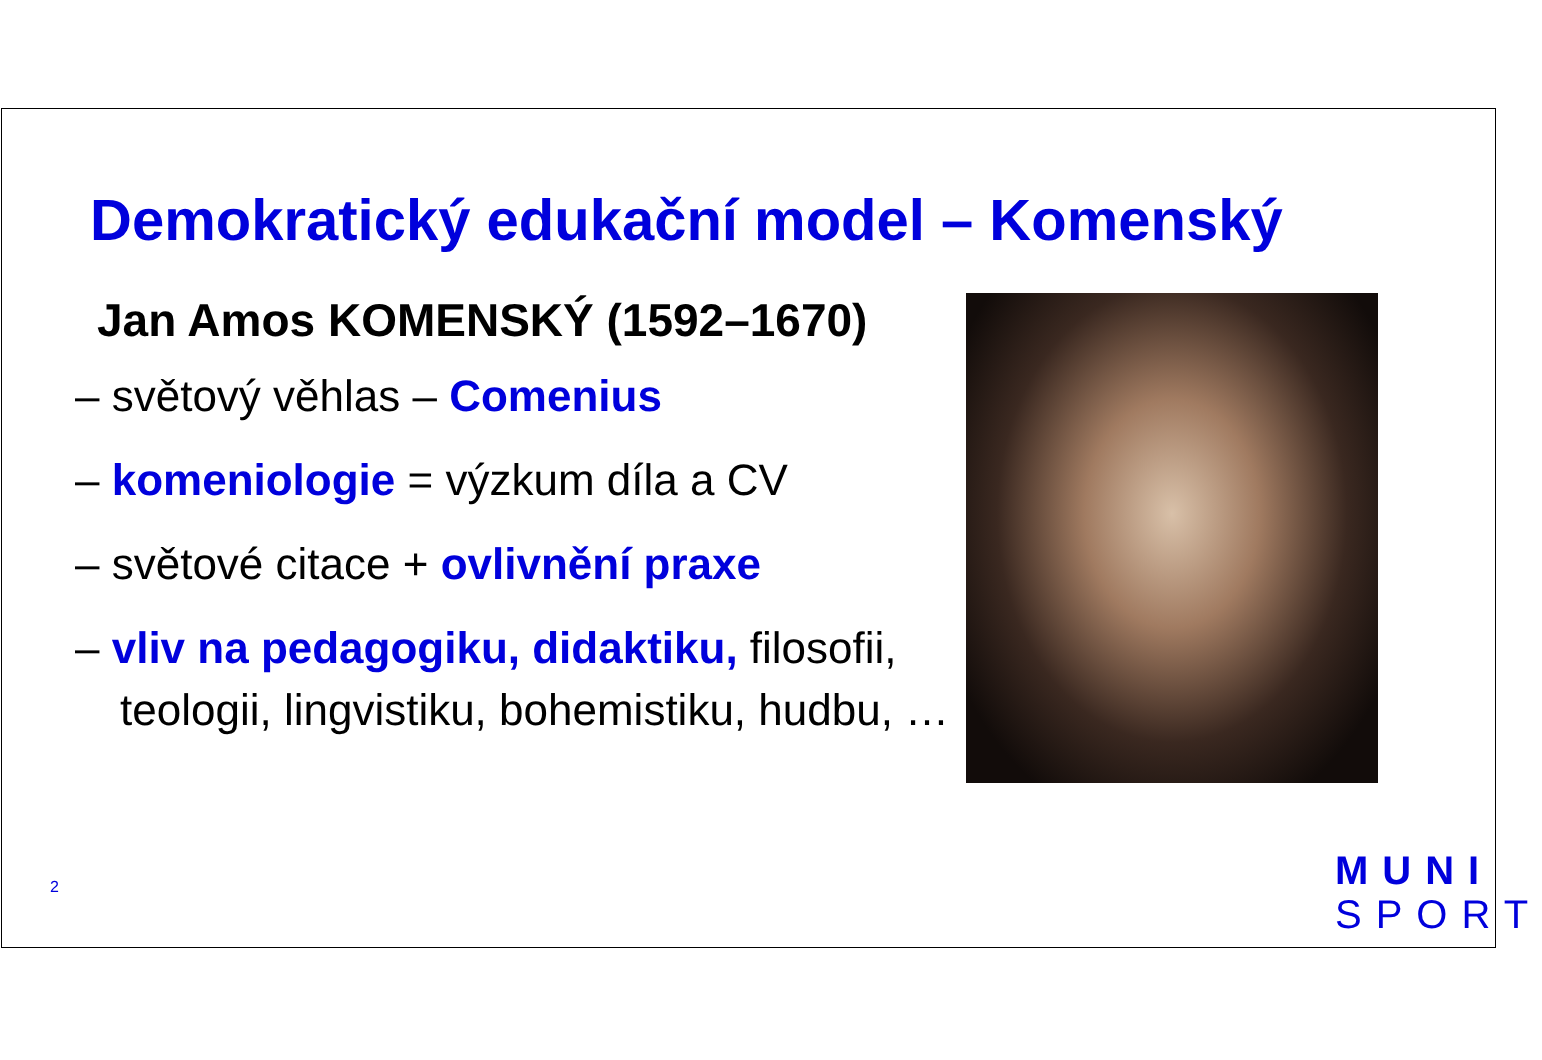Demokratický edukační model – Komenský
Jan Amos KOMENSKÝ (1592–1670)
– světový věhlas – Comenius
– komeniologie = výzkum díla a CV
– světové citace + ovlivnění praxe
– vliv na pedagogiku, didaktiku, filosofii, teologii, lingvistiku, bohemistiku, hudbu, …
2
MUNI
SPORT